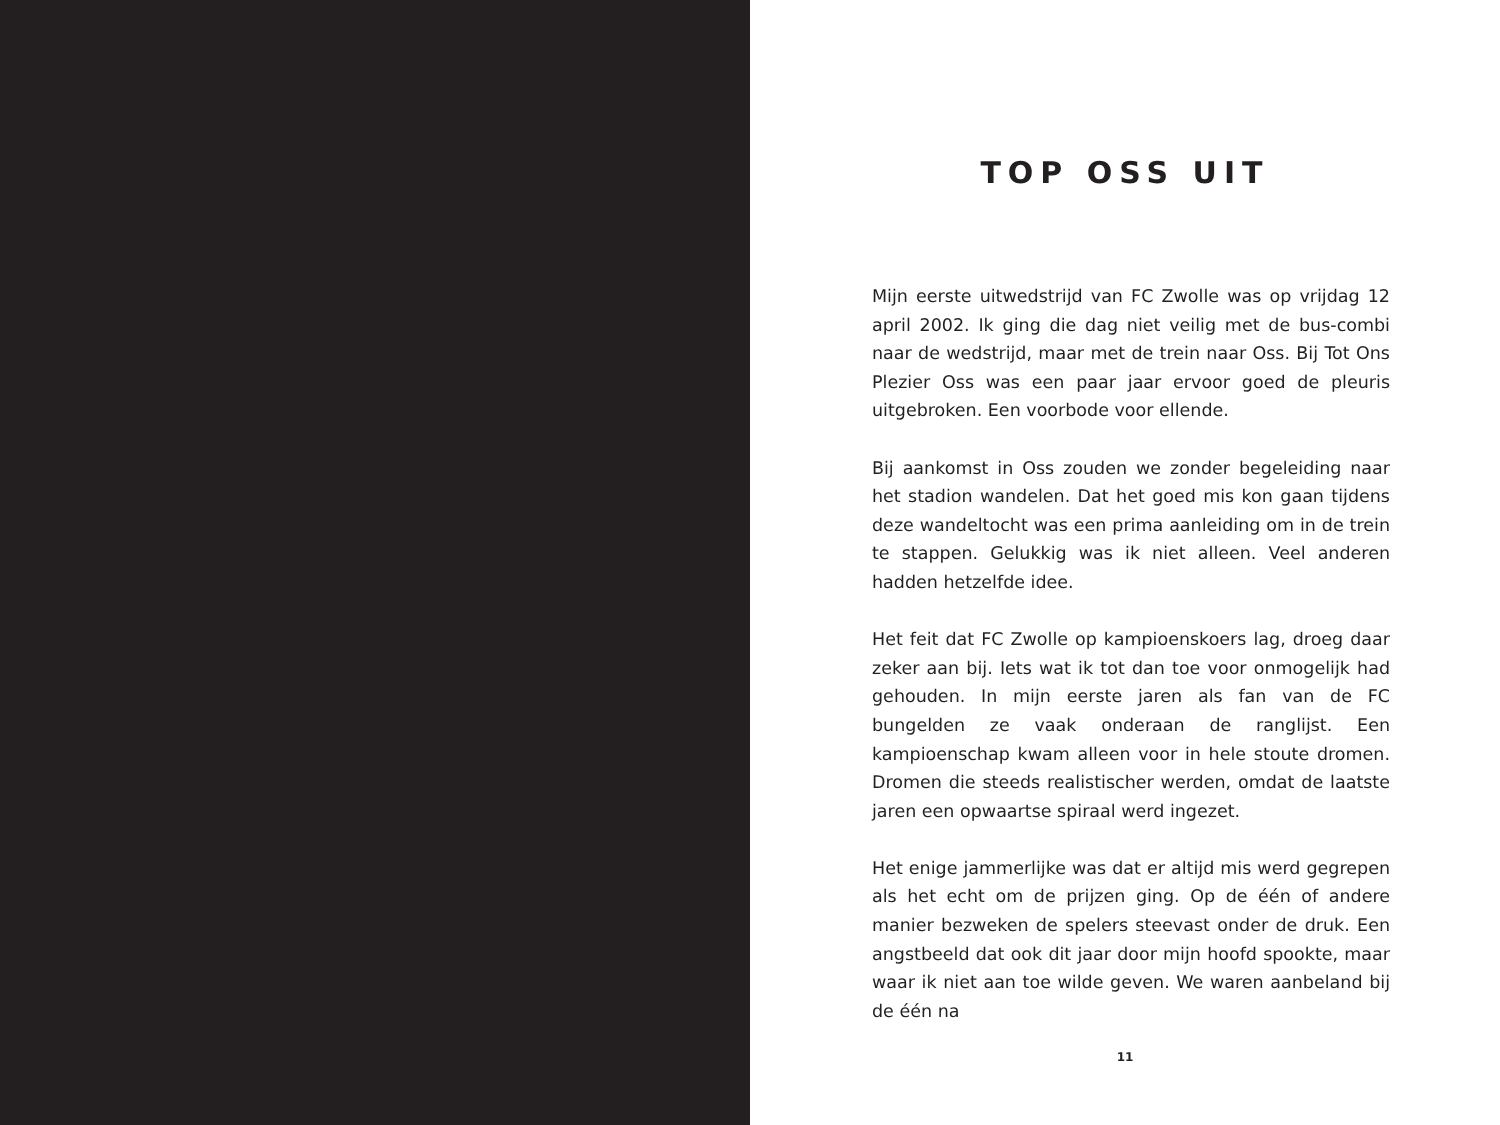TOP OSS UIT
Mijn eerste uitwedstrijd van FC Zwolle was op vrijdag 12 april 2002. Ik ging die dag niet veilig met de bus-combi naar de wedstrijd, maar met de trein naar Oss. Bij Tot Ons Plezier Oss was een paar jaar ervoor goed de pleuris uitgebroken. Een voorbode voor ellende.
Bij aankomst in Oss zouden we zonder begeleiding naar het stadion wandelen. Dat het goed mis kon gaan tijdens deze wandeltocht was een prima aanleiding om in de trein te stappen. Gelukkig was ik niet alleen. Veel anderen hadden hetzelfde idee.
Het feit dat FC Zwolle op kampioenskoers lag, droeg daar zeker aan bij. Iets wat ik tot dan toe voor onmogelijk had gehouden. In mijn eerste jaren als fan van de FC bungelden ze vaak onderaan de ranglijst. Een kampioenschap kwam alleen voor in hele stoute dromen. Dromen die steeds realistischer werden, omdat de laatste jaren een opwaartse spiraal werd ingezet.
Het enige jammerlijke was dat er altijd mis werd gegrepen als het echt om de prijzen ging. Op de één of andere manier bezweken de spelers steevast onder de druk. Een angstbeeld dat ook dit jaar door mijn hoofd spookte, maar waar ik niet aan toe wilde geven. We waren aanbeland bij de één na
11